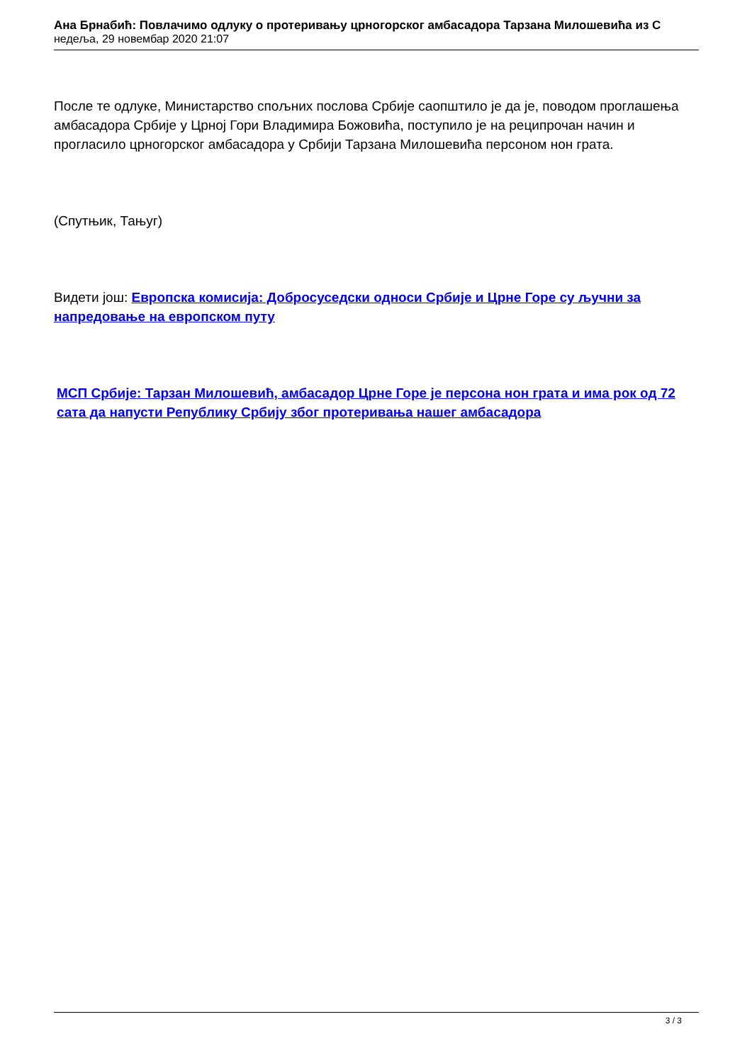Ана Брнабић: Повлачимо одлуку о протеривању црногорског амбасадора Тарзана Милошевића из С
недеља, 29 новембар 2020 21:07
После те одлуке, Министарство спољних послова Србије саопштило је да је, поводом проглашења амбасадора Србије у Црној Гори Владимира Божовића, поступило је на реципрочан начин и прогласило црногорског амбасадора у Србији Тарзана Милошевића персоном нон грата.
(Спутњик, Тањуг)
Видети још: Европска комисија: Добросуседски односи Србије и Црне Горе су ључни за напредовање на европском путу
МСП Србије: Тарзан Милошевић, амбасадор Црне Горе је персона нон грата и има рок од 72 сата да напусти Републику Србију због протеривања нашег амбасадора
3 / 3